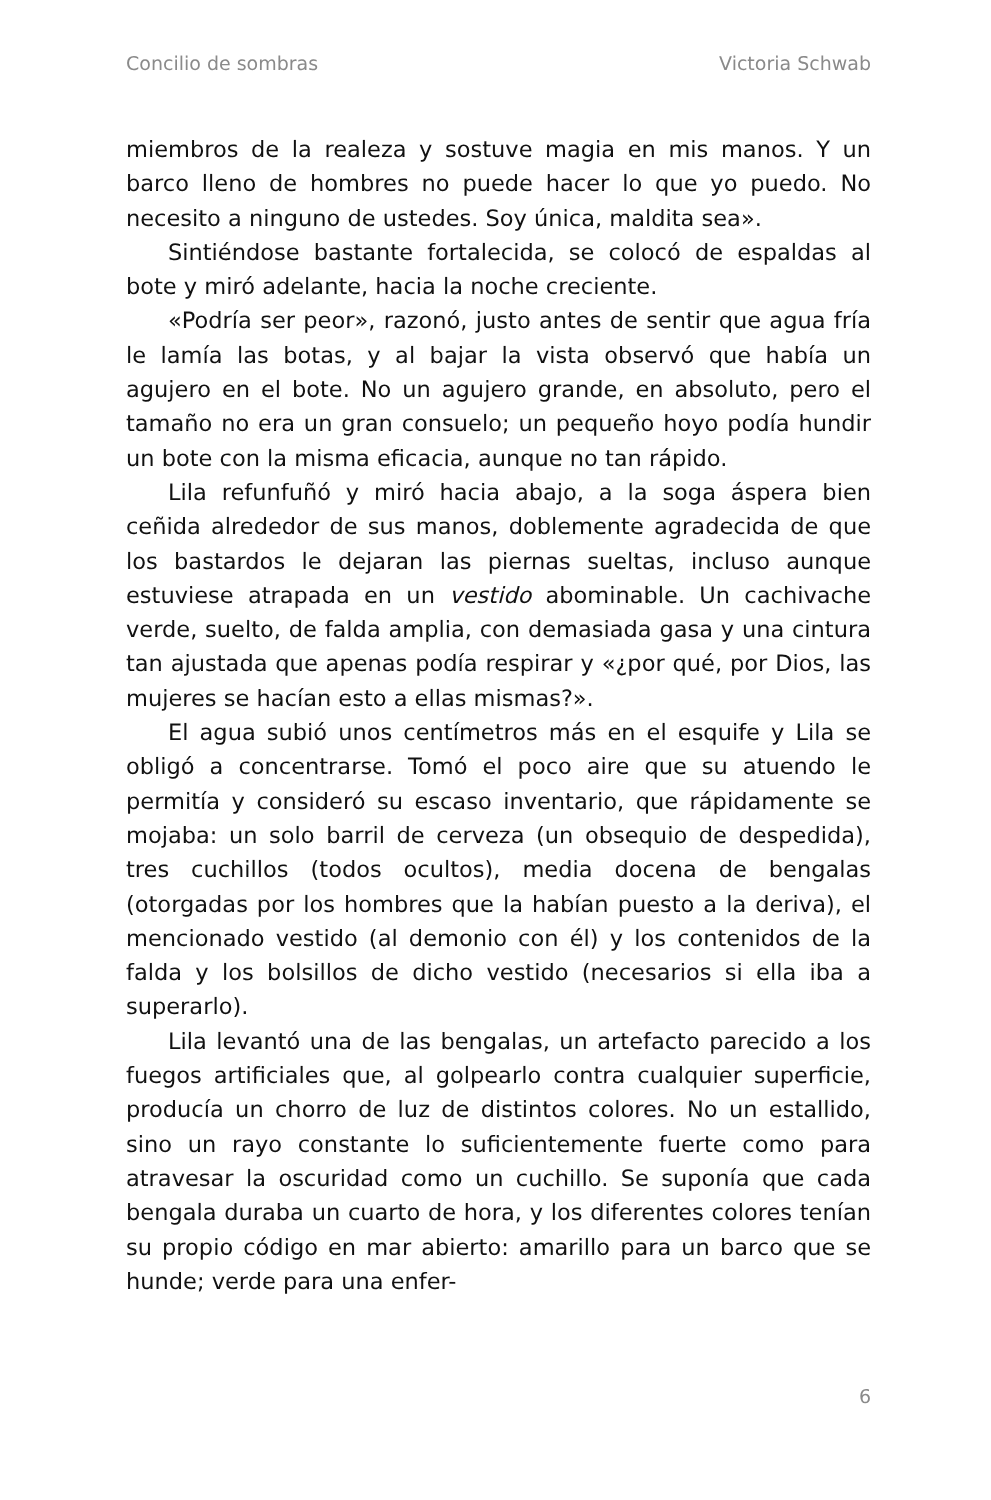Concilio de sombras Victoria Schwab
miembros de la realeza y sostuve magia en mis manos. Y un barco lleno de hombres no puede hacer lo que yo puedo. No necesito a ninguno de ustedes. Soy única, maldita sea».
Sintiéndose bastante fortalecida, se colocó de espaldas al bote y miró adelante, hacia la noche creciente.
«Podría ser peor», razonó, justo antes de sentir que agua fría le lamía las botas, y al bajar la vista observó que había un agujero en el bote. No un agujero grande, en absoluto, pero el tamaño no era un gran consuelo; un pequeño hoyo podía hundir un bote con la misma eficacia, aunque no tan rápido.
Lila refunfuñó y miró hacia abajo, a la soga áspera bien ceñida alrededor de sus manos, doblemente agradecida de que los bastardos le dejaran las piernas sueltas, incluso aunque estuviese atrapada en un vestido abominable. Un cachivache verde, suelto, de falda amplia, con demasiada gasa y una cintura tan ajustada que apenas podía respirar y «¿por qué, por Dios, las mujeres se hacían esto a ellas mismas?».
El agua subió unos centímetros más en el esquife y Lila se obligó a concentrarse. Tomó el poco aire que su atuendo le permitía y consideró su escaso inventario, que rápidamente se mojaba: un solo barril de cerveza (un obsequio de despedida), tres cuchillos (todos ocultos), media docena de bengalas (otorgadas por los hombres que la habían puesto a la deriva), el mencionado vestido (al demonio con él) y los contenidos de la falda y los bolsillos de dicho vestido (necesarios si ella iba a superarlo).
Lila levantó una de las bengalas, un artefacto parecido a los fuegos artificiales que, al golpearlo contra cualquier superficie, producía un chorro de luz de distintos colores. No un estallido, sino un rayo constante lo suficientemente fuerte como para atravesar la oscuridad como un cuchillo. Se suponía que cada bengala duraba un cuarto de hora, y los diferentes colores tenían su propio código en mar abierto: amarillo para un barco que se hunde; verde para una enfer-
6